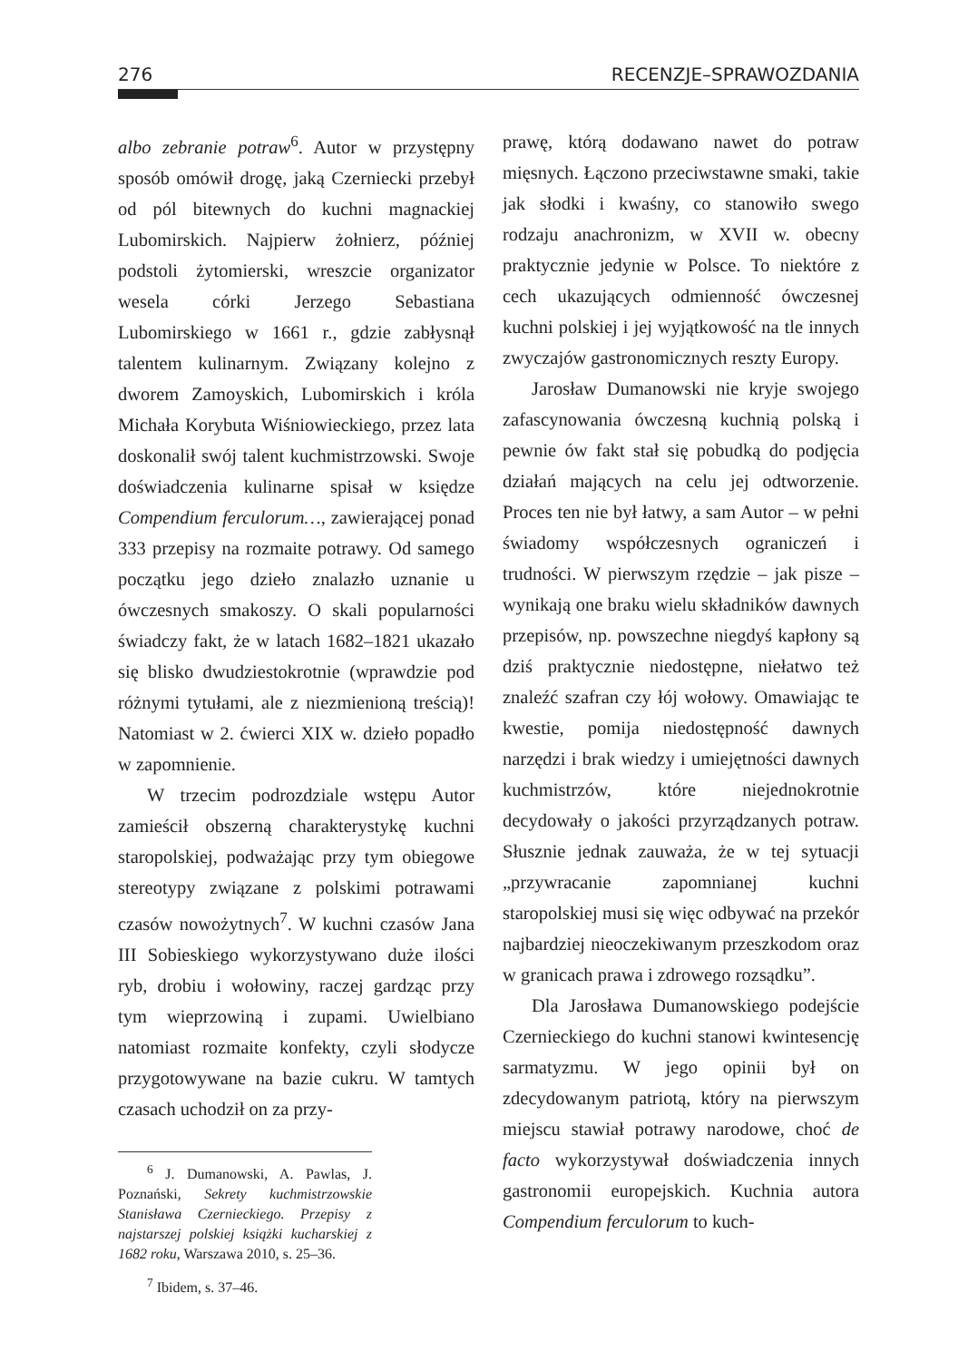276 RECENZJE–SPRAWOZDANIA
albo zebranie potraw<sup>6</sup>. Autor w przystępny sposób omówił drogę, jaką Czerniecki przebył od pól bitewnych do kuchni magnackiej Lubomirskich. Najpierw żołnierz, później podstoli żytomierski, wreszcie organizator wesela córki Jerzego Sebastiana Lubomirskiego w 1661 r., gdzie zabłysnął talentem kulinarnym. Związany kolejno z dworem Zamoyskich, Lubomirskich i króla Michała Korybuta Wiśniowieckiego, przez lata doskonalił swój talent kuchmistrzowski. Swoje doświadczenia kulinarne spisał w księdze Compendium ferculorum…, zawierającej ponad 333 przepisy na rozmaite potrawy. Od samego początku jego dzieło znalazło uznanie u ówczesnych smakoszy. O skali popularności świadczy fakt, że w latach 1682–1821 ukazało się blisko dwudziestokrotnie (wprawdzie pod różnymi tytułami, ale z niezmienioną treścią)! Natomiast w 2. ćwierci XIX w. dzieło popadło w zapomnienie.
W trzecim podrozdziale wstępu Autor zamieścił obszerną charakterystykę kuchni staropolskiej, podważając przy tym obiegowe stereotypy związane z polskimi potrawami czasów nowożytnych<sup>7</sup>. W kuchni czasów Jana III Sobieskiego wykorzystywano duże ilości ryb, drobiu i wołowiny, raczej gardząc przy tym wieprzowiną i zupami. Uwielbiano natomiast rozmaite konfekty, czyli słodycze przygotowywane na bazie cukru. W tamtych czasach uchodził on za przy-
<sup>6</sup> J. Dumanowski, A. Pawlas, J. Poznański, Sekrety kuchmistrzowskie Stanisława Czernieckiego. Przepisy z najstarszej polskiej książki kucharskiej z 1682 roku, Warszawa 2010, s. 25–36.
<sup>7</sup> Ibidem, s. 37–46.
prawę, którą dodawano nawet do potraw mięsnych. Łączono przeciwstawne smaki, takie jak słodki i kwaśny, co stanowiło swego rodzaju anachronizm, w XVII w. obecny praktycznie jedynie w Polsce. To niektóre z cech ukazujących odmienność ówczesnej kuchni polskiej i jej wyjątkowość na tle innych zwyczajów gastronomicznych reszty Europy.
Jarosław Dumanowski nie kryje swojego zafascynowania ówczesną kuchnią polską i pewnie ów fakt stał się pobudką do podjęcia działań mających na celu jej odtworzenie. Proces ten nie był łatwy, a sam Autor – w pełni świadomy współczesnych ograniczeń i trudności. W pierwszym rzędzie – jak pisze – wynikają one braku wielu składników dawnych przepisów, np. powszechne niegdyś kapłony są dziś praktycznie niedostępne, niełatwo też znaleźć szafran czy łój wołowy. Omawiając te kwestie, pomija niedostępność dawnych narzędzi i brak wiedzy i umiejętności dawnych kuchmistrzów, które niejednokrotnie decydowały o jakości przyrządzanych potraw. Słusznie jednak zauważa, że w tej sytuacji „przywracanie zapomnianej kuchni staropolskiej musi się więc odbywać na przekór najbardziej nieoczekiwanym przeszkodom oraz w granicach prawa i zdrowego rozsądku”.
Dla Jarosława Dumanowskiego podejście Czernieckiego do kuchni stanowi kwintesencję sarmatyzmu. W jego opinii był on zdecydowanym patriotą, który na pierwszym miejscu stawiał potrawy narodowe, choć de facto wykorzystywał doświadczenia innych gastronomii europejskich. Kuchnia autora Compendium ferculorum to kuch-